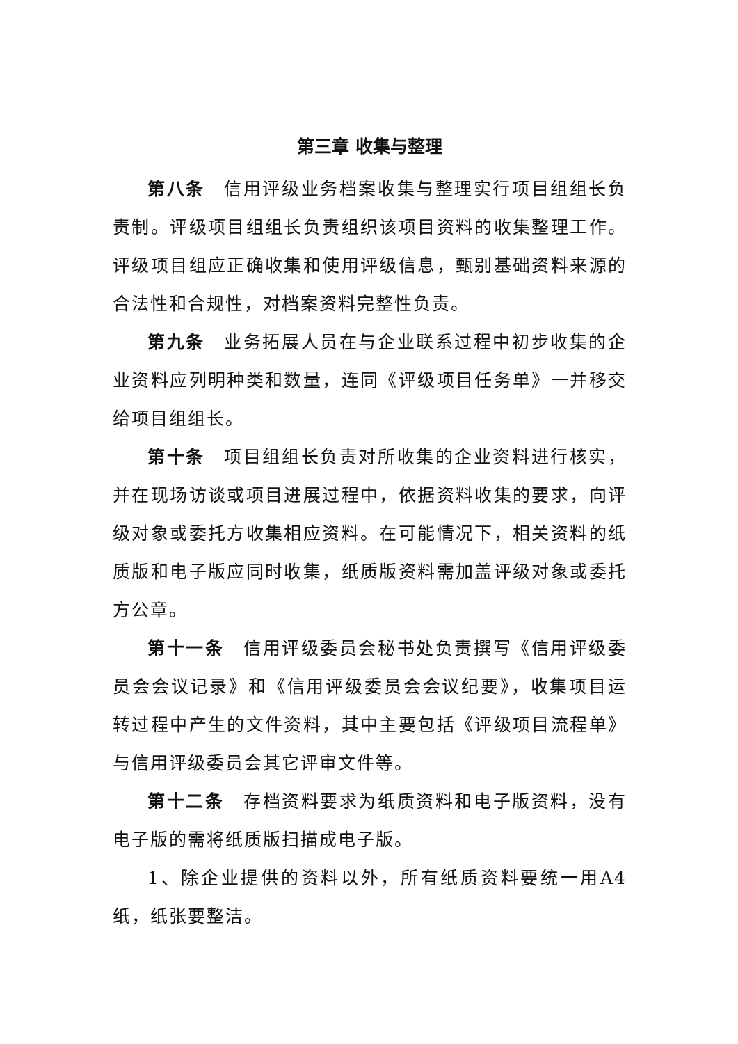第三章 收集与整理
第八条　信用评级业务档案收集与整理实行项目组组长负责制。评级项目组组长负责组织该项目资料的收集整理工作。评级项目组应正确收集和使用评级信息，甄别基础资料来源的合法性和合规性，对档案资料完整性负责。
第九条　业务拓展人员在与企业联系过程中初步收集的企业资料应列明种类和数量，连同《评级项目任务单》一并移交给项目组组长。
第十条　项目组组长负责对所收集的企业资料进行核实，并在现场访谈或项目进展过程中，依据资料收集的要求，向评级对象或委托方收集相应资料。在可能情况下，相关资料的纸质版和电子版应同时收集，纸质版资料需加盖评级对象或委托方公章。
第十一条　信用评级委员会秘书处负责撰写《信用评级委员会会议记录》和《信用评级委员会会议纪要》，收集项目运转过程中产生的文件资料，其中主要包括《评级项目流程单》与信用评级委员会其它评审文件等。
第十二条　存档资料要求为纸质资料和电子版资料，没有电子版的需将纸质版扫描成电子版。
1、除企业提供的资料以外，所有纸质资料要统一用A4纸，纸张要整洁。